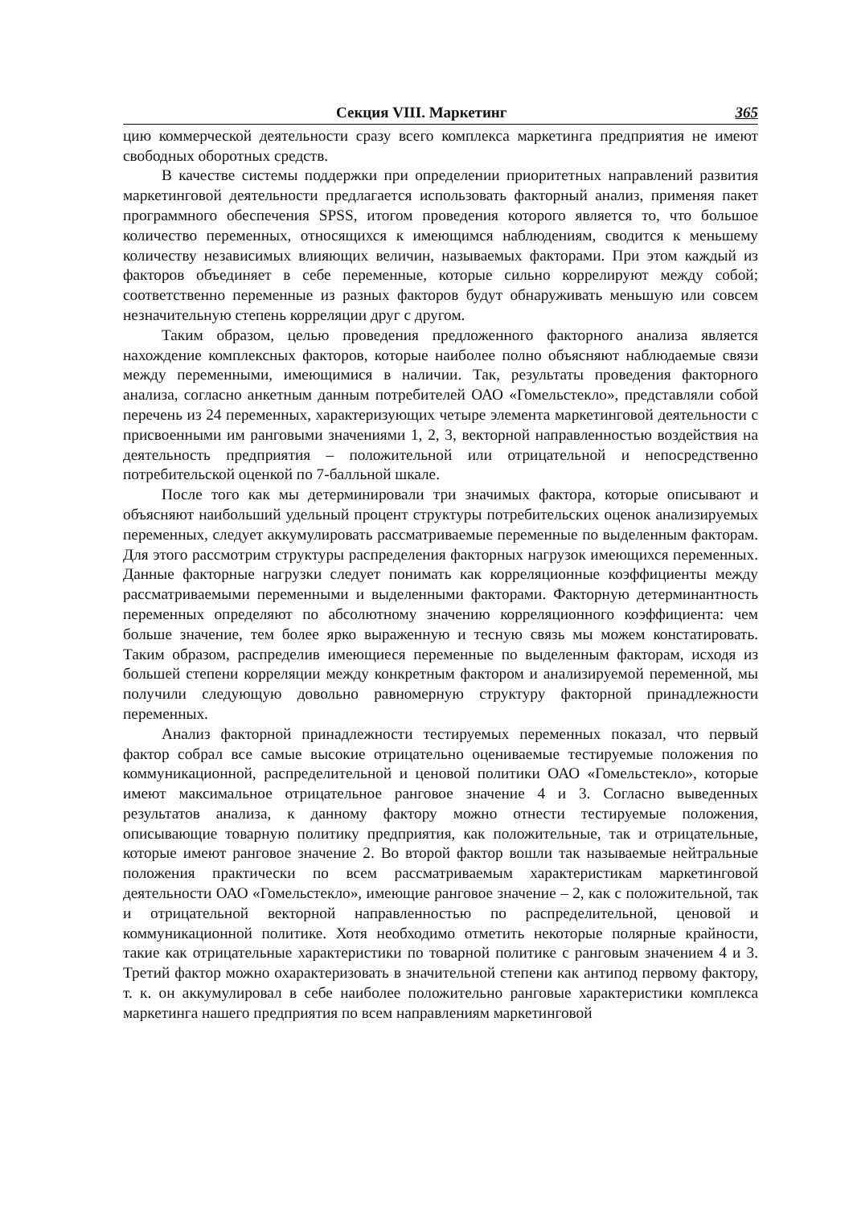Секция VIII. Маркетинг 365
цию коммерческой деятельности сразу всего комплекса маркетинга предприятия не имеют свободных оборотных средств.
В качестве системы поддержки при определении приоритетных направлений развития маркетинговой деятельности предлагается использовать факторный анализ, применяя пакет программного обеспечения SPSS, итогом проведения которого является то, что большое количество переменных, относящихся к имеющимся наблюдениям, сводится к меньшему количеству независимых влияющих величин, называемых факторами. При этом каждый из факторов объединяет в себе переменные, которые сильно коррелируют между собой; соответственно переменные из разных факторов будут обнаруживать меньшую или совсем незначительную степень корреляции друг с другом.
Таким образом, целью проведения предложенного факторного анализа является нахождение комплексных факторов, которые наиболее полно объясняют наблюдаемые связи между переменными, имеющимися в наличии. Так, результаты проведения факторного анализа, согласно анкетным данным потребителей ОАО «Гомельстекло», представляли собой перечень из 24 переменных, характеризующих четыре элемента маркетинговой деятельности с присвоенными им ранговыми значениями 1, 2, 3, векторной направленностью воздействия на деятельность предприятия – положительной или отрицательной и непосредственно потребительской оценкой по 7-балльной шкале.
После того как мы детерминировали три значимых фактора, которые описывают и объясняют наибольший удельный процент структуры потребительских оценок анализируемых переменных, следует аккумулировать рассматриваемые переменные по выделенным факторам. Для этого рассмотрим структуры распределения факторных нагрузок имеющихся переменных. Данные факторные нагрузки следует понимать как корреляционные коэффициенты между рассматриваемыми переменными и выделенными факторами. Факторную детерминантность переменных определяют по абсолютному значению корреляционного коэффициента: чем больше значение, тем более ярко выраженную и тесную связь мы можем констатировать. Таким образом, распределив имеющиеся переменные по выделенным факторам, исходя из большей степени корреляции между конкретным фактором и анализируемой переменной, мы получили следующую довольно равномерную структуру факторной принадлежности переменных.
Анализ факторной принадлежности тестируемых переменных показал, что первый фактор собрал все самые высокие отрицательно оцениваемые тестируемые положения по коммуникационной, распределительной и ценовой политики ОАО «Гомельстекло», которые имеют максимальное отрицательное ранговое значение 4 и 3. Согласно выведенных результатов анализа, к данному фактору можно отнести тестируемые положения, описывающие товарную политику предприятия, как положительные, так и отрицательные, которые имеют ранговое значение 2. Во второй фактор вошли так называемые нейтральные положения практически по всем рассматриваемым характеристикам маркетинговой деятельности ОАО «Гомельстекло», имеющие ранговое значение – 2, как с положительной, так и отрицательной векторной направленностью по распределительной, ценовой и коммуникационной политике. Хотя необходимо отметить некоторые полярные крайности, такие как отрицательные характеристики по товарной политике с ранговым значением 4 и 3. Третий фактор можно охарактеризовать в значительной степени как антипод первому фактору, т. к. он аккумулировал в себе наиболее положительно ранговые характеристики комплекса маркетинга нашего предприятия по всем направлениям маркетинговой